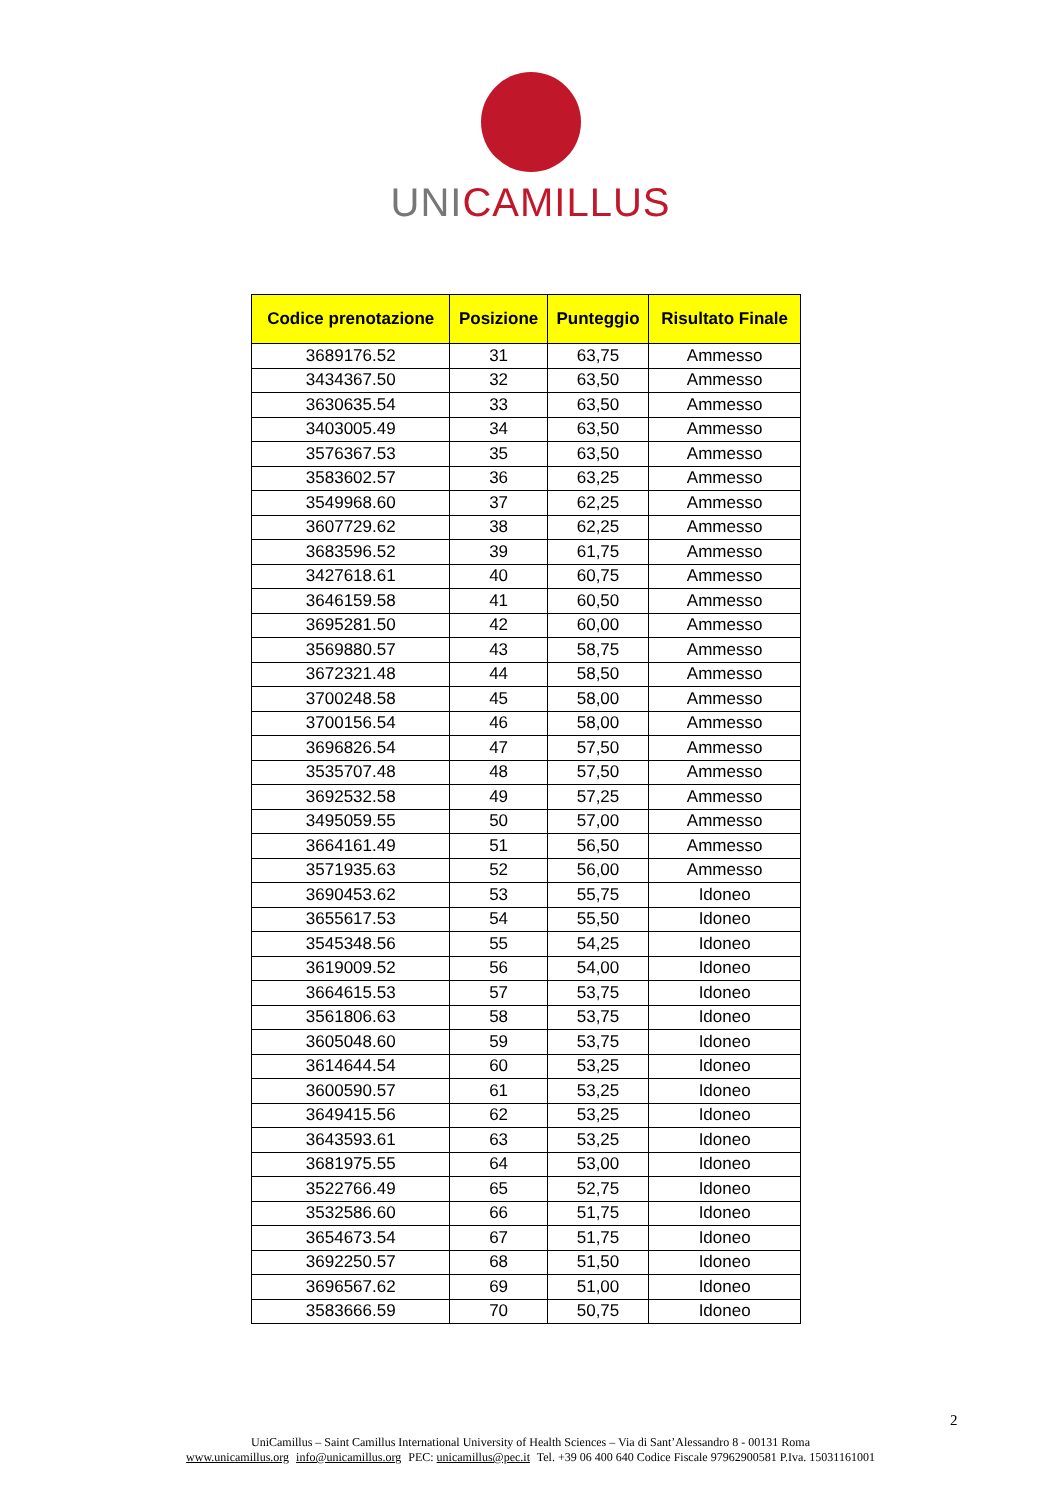UNI CAMILLUS
| Codice prenotazione | Posizione | Punteggio | Risultato Finale |
| --- | --- | --- | --- |
| 3689176.52 | 31 | 63,75 | Ammesso |
| 3434367.50 | 32 | 63,50 | Ammesso |
| 3630635.54 | 33 | 63,50 | Ammesso |
| 3403005.49 | 34 | 63,50 | Ammesso |
| 3576367.53 | 35 | 63,50 | Ammesso |
| 3583602.57 | 36 | 63,25 | Ammesso |
| 3549968.60 | 37 | 62,25 | Ammesso |
| 3607729.62 | 38 | 62,25 | Ammesso |
| 3683596.52 | 39 | 61,75 | Ammesso |
| 3427618.61 | 40 | 60,75 | Ammesso |
| 3646159.58 | 41 | 60,50 | Ammesso |
| 3695281.50 | 42 | 60,00 | Ammesso |
| 3569880.57 | 43 | 58,75 | Ammesso |
| 3672321.48 | 44 | 58,50 | Ammesso |
| 3700248.58 | 45 | 58,00 | Ammesso |
| 3700156.54 | 46 | 58,00 | Ammesso |
| 3696826.54 | 47 | 57,50 | Ammesso |
| 3535707.48 | 48 | 57,50 | Ammesso |
| 3692532.58 | 49 | 57,25 | Ammesso |
| 3495059.55 | 50 | 57,00 | Ammesso |
| 3664161.49 | 51 | 56,50 | Ammesso |
| 3571935.63 | 52 | 56,00 | Ammesso |
| 3690453.62 | 53 | 55,75 | Idoneo |
| 3655617.53 | 54 | 55,50 | Idoneo |
| 3545348.56 | 55 | 54,25 | Idoneo |
| 3619009.52 | 56 | 54,00 | Idoneo |
| 3664615.53 | 57 | 53,75 | Idoneo |
| 3561806.63 | 58 | 53,75 | Idoneo |
| 3605048.60 | 59 | 53,75 | Idoneo |
| 3614644.54 | 60 | 53,25 | Idoneo |
| 3600590.57 | 61 | 53,25 | Idoneo |
| 3649415.56 | 62 | 53,25 | Idoneo |
| 3643593.61 | 63 | 53,25 | Idoneo |
| 3681975.55 | 64 | 53,00 | Idoneo |
| 3522766.49 | 65 | 52,75 | Idoneo |
| 3532586.60 | 66 | 51,75 | Idoneo |
| 3654673.54 | 67 | 51,75 | Idoneo |
| 3692250.57 | 68 | 51,50 | Idoneo |
| 3696567.62 | 69 | 51,00 | Idoneo |
| 3583666.59 | 70 | 50,75 | Idoneo |
2
UniCamillus – Saint Camillus International University of Health Sciences – Via di Sant’Alessandro 8 - 00131 Roma
www.unicamillus.org info@unicamillus.org PEC: unicamillus@pec.it Tel. +39 06 400 640 Codice Fiscale 97962900581 P.Iva. 15031161001